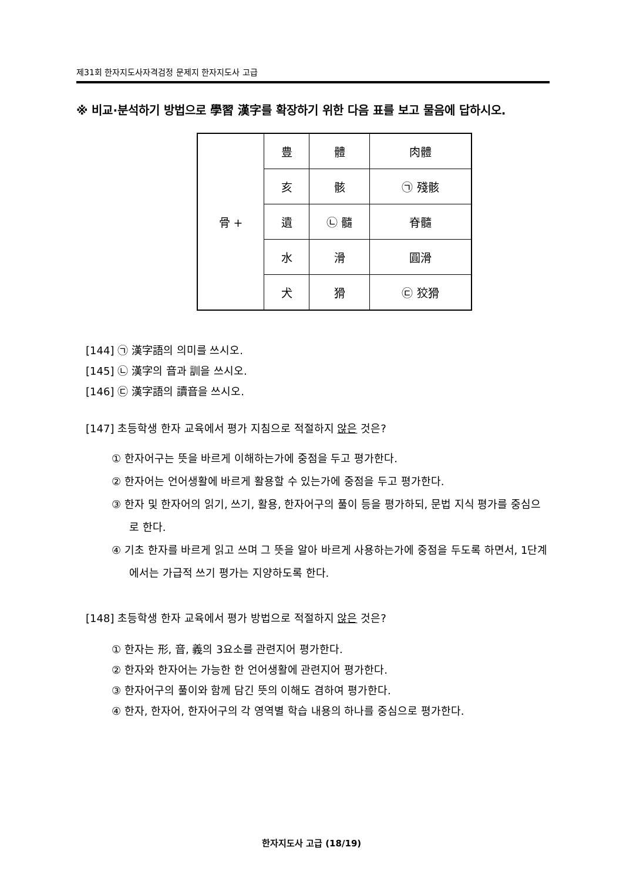제31회 한자지도사자격검정 문제지 한자지도사 고급
※ 비교·분석하기 방법으로 學習 漢字를 확장하기 위한 다음 표를 보고 물음에 답하시오.
| 骨 + | 豊 | 體 | 肉體 |
| | 亥 | 骸 | ㉠ 殘骸 |
| | 遺 | ㉡ 髓 | 脊髓 |
| | 水 | 滑 | 圓滑 |
| | 犬 | 猾 | ㉢ 狡猾 |
[144] ㉠ 漢字語의 의미를 쓰시오.
[145] ㉡ 漢字의 音과 訓을 쓰시오.
[146] ㉢ 漢字語의 讀音을 쓰시오.
[147] 초등학생 한자 교육에서 평가 지침으로 적절하지 않은 것은?
① 한자어구는 뜻을 바르게 이해하는가에 중점을 두고 평가한다.
② 한자어는 언어생활에 바르게 활용할 수 있는가에 중점을 두고 평가한다.
③ 한자 및 한자어의 읽기, 쓰기, 활용, 한자어구의 풀이 등을 평가하되, 문법 지식 평가를 중심으로 한다.
④ 기초 한자를 바르게 읽고 쓰며 그 뜻을 알아 바르게 사용하는가에 중점을 두도록 하면서, 1단계에서는 가급적 쓰기 평가는 지양하도록 한다.
[148] 초등학생 한자 교육에서 평가 방법으로 적절하지 않은 것은?
① 한자는 形, 音, 義의 3요소를 관련지어 평가한다.
② 한자와 한자어는 가능한 한 언어생활에 관련지어 평가한다.
③ 한자어구의 풀이와 함께 담긴 뜻의 이해도 겸하여 평가한다.
④ 한자, 한자어, 한자어구의 각 영역별 학습 내용의 하나를 중심으로 평가한다.
한자지도사 고급 (18/19)